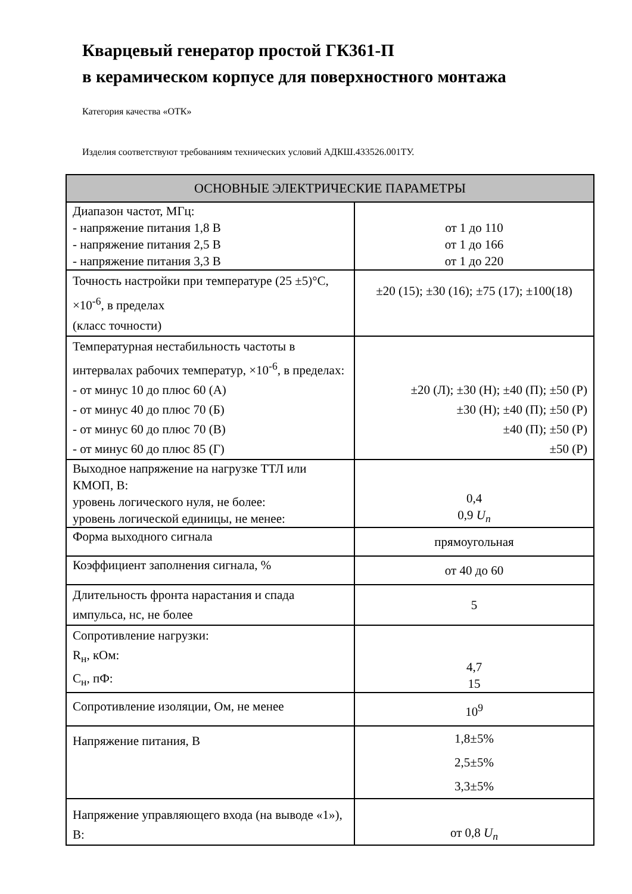Кварцевый генератор простой ГК361-П
в керамическом корпусе для поверхностного монтажа
Категория качества «ОТК»
Изделия соответствуют требованиям технических условий АДКШ.433526.001ТУ.
| ОСНОВНЫЕ ЭЛЕКТРИЧЕСКИЕ ПАРАМЕТРЫ | |
| --- | --- |
| Диапазон частот, МГц: - напряжение питания 1,8 В - напряжение питания 2,5 В - напряжение питания 3,3 В | от 1 до 110 от 1 до 166 от 1 до 220 |
| Точность настройки при температуре (25 ±5)°С, ×10<sup>-6</sup>, в пределах (класс точности) | ±20 (15); ±30 (16); ±75 (17); ±100(18) |
| Температурная нестабильность частоты в интервалах рабочих температур, ×10<sup>-6</sup>, в пределах: - от минус 10 до плюс 60 (А) - от минус 40 до плюс 70 (Б) - от минус 60 до плюс 70 (В) - от минус 60 до плюс 85 (Г) | ±20 (Л); ±30 (Н); ±40 (П); ±50 (Р) ±30 (Н); ±40 (П); ±50 (Р) ±40 (П); ±50 (Р) ±50 (Р) |
| Выходное напряжение на нагрузке ТТЛ или КМОП, В: уровень логического нуля, не более: уровень логической единицы, не менее: | 0,4 0,9 U<sub>n</sub> |
| Форма выходного сигнала | прямоугольная |
| Коэффициент заполнения сигнала, % | от 40 до 60 |
| Длительность фронта нарастания и спада импульса, нс, не более | 5 |
| Сопротивление нагрузки: R<sub>н</sub>, кОм: C<sub>н</sub>, пФ: | 4,7 15 |
| Сопротивление изоляции, Ом, не менее | 10<sup>9</sup> |
| Напряжение питания, В | 1,8±5% 2,5±5% 3,3±5% |
| Напряжение управляющего входа (на выводе «1»), В: | от 0,8 U<sub>n</sub> |